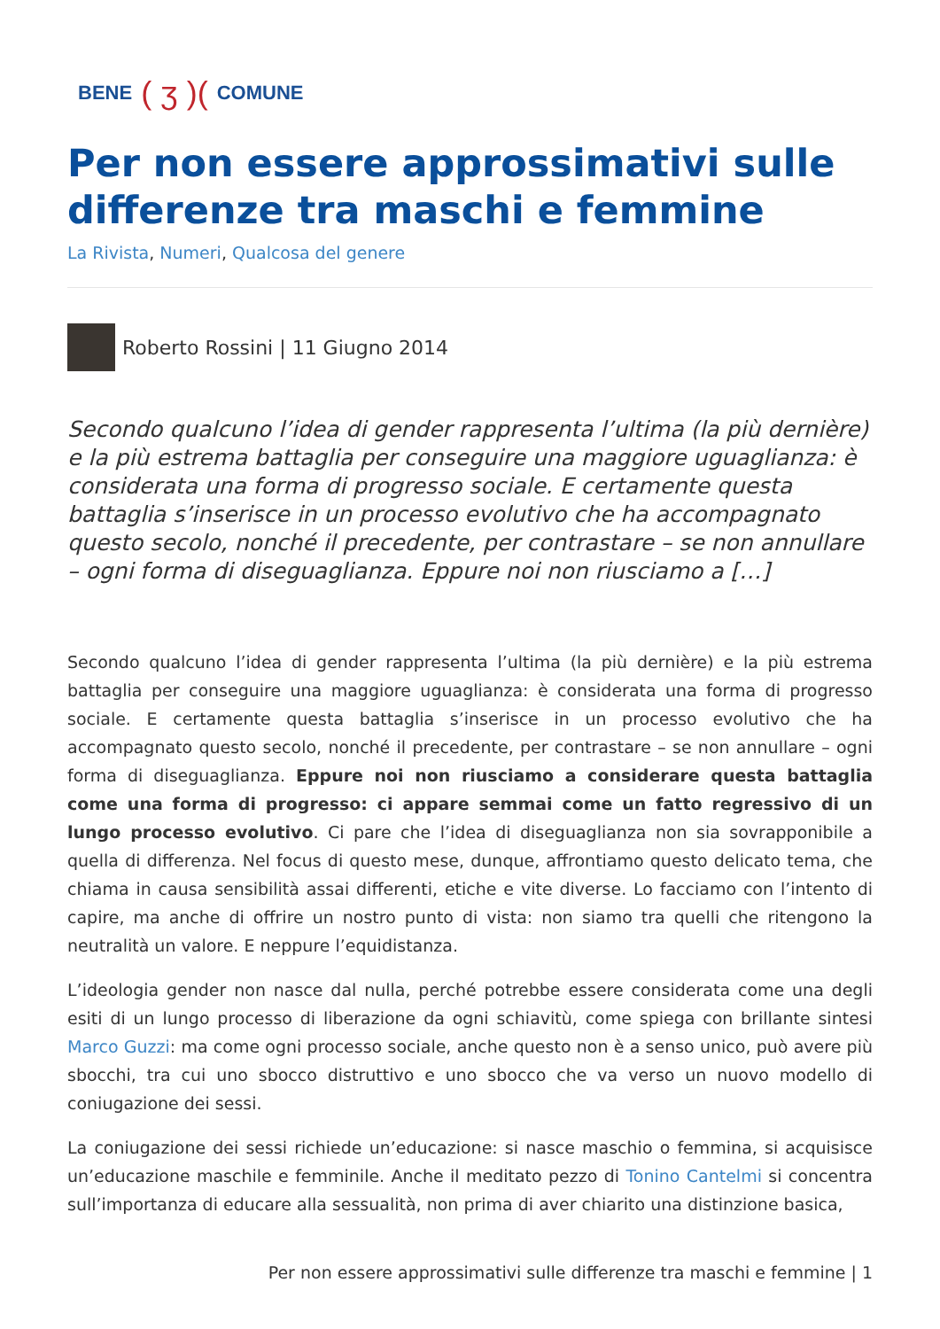BENE ( ʒ )( COMUNE
Per non essere approssimativi sulle differenze tra maschi e femmine
La Rivista, Numeri, Qualcosa del genere
Roberto Rossini | 11 Giugno 2014
Secondo qualcuno l’idea di gender rappresenta l’ultima (la più dernière) e la più estrema battaglia per conseguire una maggiore uguaglianza: è considerata una forma di progresso sociale. E certamente questa battaglia s’inserisce in un processo evolutivo che ha accompagnato questo secolo, nonché il precedente, per contrastare – se non annullare – ogni forma di diseguaglianza. Eppure noi non riusciamo a […]
Secondo qualcuno l’idea di gender rappresenta l’ultima (la più dernière) e la più estrema battaglia per conseguire una maggiore uguaglianza: è considerata una forma di progresso sociale. E certamente questa battaglia s’inserisce in un processo evolutivo che ha accompagnato questo secolo, nonché il precedente, per contrastare – se non annullare – ogni forma di diseguaglianza. Eppure noi non riusciamo a considerare questa battaglia come una forma di progresso: ci appare semmai come un fatto regressivo di un lungo processo evolutivo. Ci pare che l’idea di diseguaglianza non sia sovrapponibile a quella di differenza. Nel focus di questo mese, dunque, affrontiamo questo delicato tema, che chiama in causa sensibilità assai differenti, etiche e vite diverse. Lo facciamo con l’intento di capire, ma anche di offrire un nostro punto di vista: non siamo tra quelli che ritengono la neutralità un valore. E neppure l’equidistanza.
L’ideologia gender non nasce dal nulla, perché potrebbe essere considerata come una degli esiti di un lungo processo di liberazione da ogni schiavitù, come spiega con brillante sintesi Marco Guzzi: ma come ogni processo sociale, anche questo non è a senso unico, può avere più sbocchi, tra cui uno sbocco distruttivo e uno sbocco che va verso un nuovo modello di coniugazione dei sessi.
La coniugazione dei sessi richiede un’educazione: si nasce maschio o femmina, si acquisisce un’educazione maschile e femminile. Anche il meditato pezzo di Tonino Cantelmi si concentra sull’importanza di educare alla sessualità, non prima di aver chiarito una distinzione basica,
Per non essere approssimativi sulle differenze tra maschi e femmine | 1